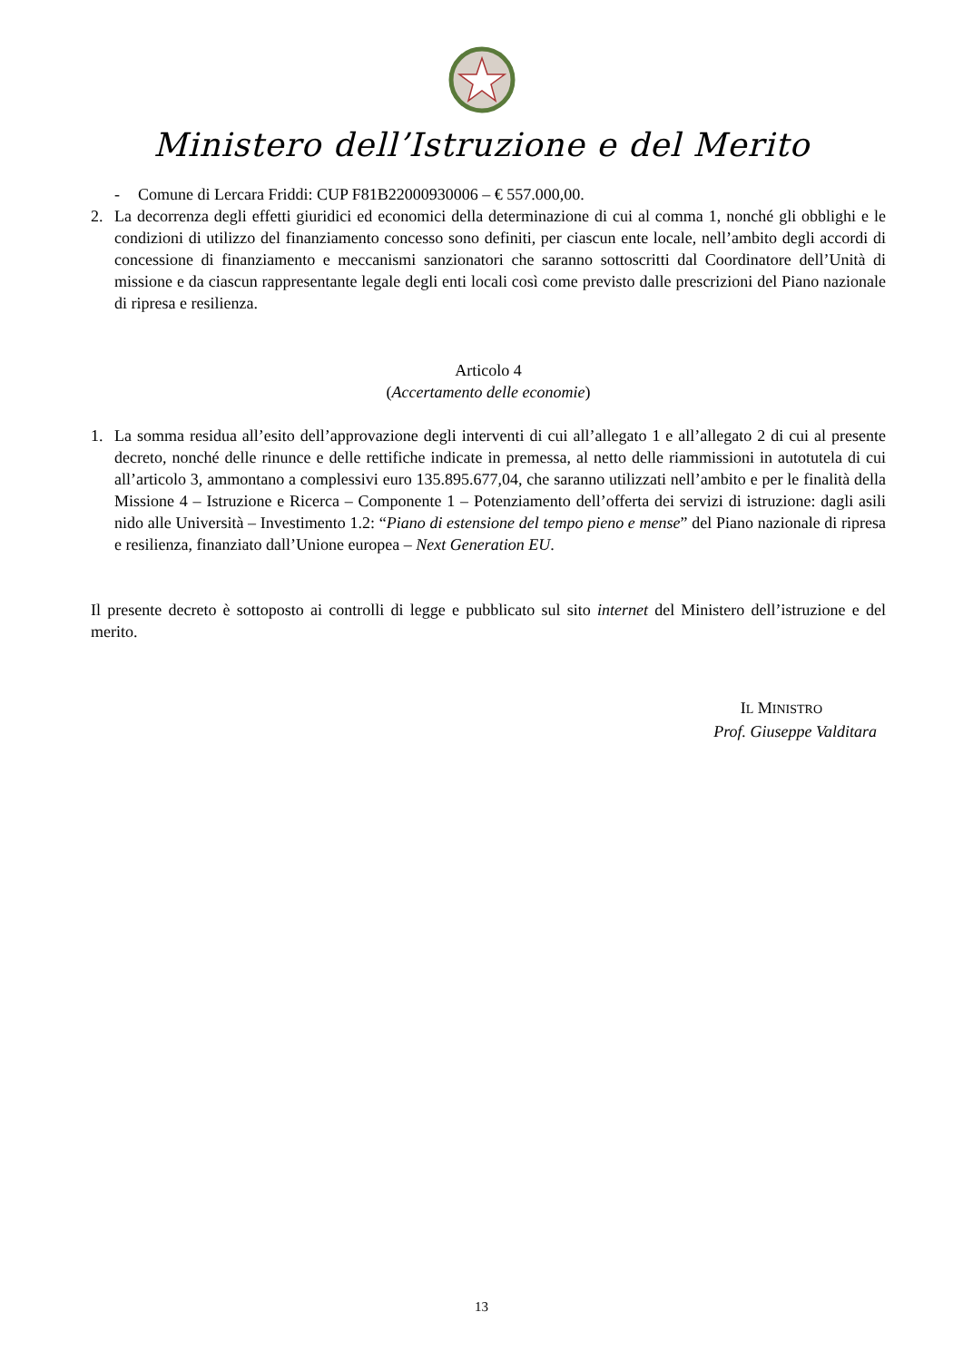Ministero dell’Istruzione e del Merito
- Comune di Lercara Friddi: CUP F81B22000930006 – € 557.000,00.
2. La decorrenza degli effetti giuridici ed economici della determinazione di cui al comma 1, nonché gli obblighi e le condizioni di utilizzo del finanziamento concesso sono definiti, per ciascun ente locale, nell’ambito degli accordi di concessione di finanziamento e meccanismi sanzionatori che saranno sottoscritti dal Coordinatore dell’Unità di missione e da ciascun rappresentante legale degli enti locali così come previsto dalle prescrizioni del Piano nazionale di ripresa e resilienza.
Articolo 4
(Accertamento delle economie)
1. La somma residua all’esito dell’approvazione degli interventi di cui all’allegato 1 e all’allegato 2 di cui al presente decreto, nonché delle rinunce e delle rettifiche indicate in premessa, al netto delle riammissioni in autotutela di cui all’articolo 3, ammontano a complessivi euro 135.895.677,04, che saranno utilizzati nell’ambito e per le finalità della Missione 4 – Istruzione e Ricerca – Componente 1 – Potenziamento dell’offerta dei servizi di istruzione: dagli asili nido alle Università – Investimento 1.2: “Piano di estensione del tempo pieno e mense” del Piano nazionale di ripresa e resilienza, finanziato dall’Unione europea – Next Generation EU.
Il presente decreto è sottoposto ai controlli di legge e pubblicato sul sito internet del Ministero dell’istruzione e del merito.
IL MINISTRO
Prof. Giuseppe Valditara
13